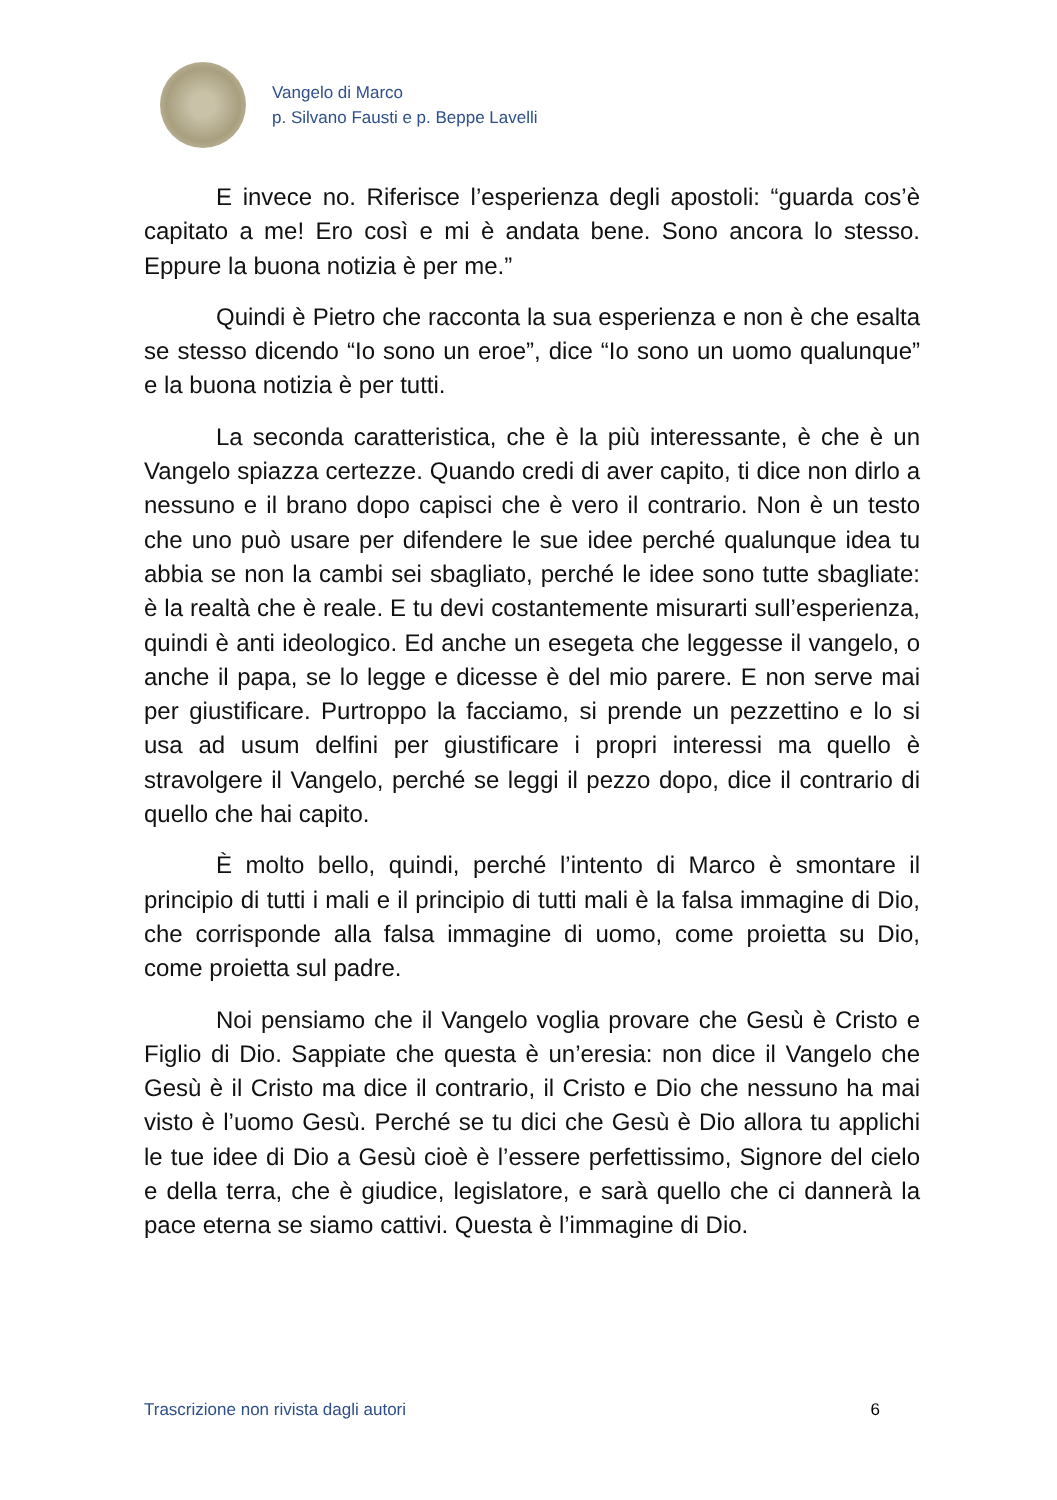Vangelo di Marco
p. Silvano Fausti e p. Beppe Lavelli
E invece no. Riferisce l’esperienza degli apostoli: “guarda cos’è capitato a me! Ero così e mi è andata bene. Sono ancora lo stesso. Eppure la buona notizia è per me.”
Quindi è Pietro che racconta la sua esperienza e non è che esalta se stesso dicendo “Io sono un eroe”, dice “Io sono un uomo qualunque” e la buona notizia è per tutti.
La seconda caratteristica, che è la più interessante, è che è un Vangelo spiazza certezze. Quando credi di aver capito, ti dice non dirlo a nessuno e il brano dopo capisci che è vero il contrario. Non è un testo che uno può usare per difendere le sue idee perché qualunque idea tu abbia se non la cambi sei sbagliato, perché le idee sono tutte sbagliate: è la realtà che è reale. E tu devi costantemente misurarti sull’esperienza, quindi è anti ideologico. Ed anche un esegeta che leggesse il vangelo, o anche il papa, se lo legge e dicesse è del mio parere. E non serve mai per giustificare. Purtroppo la facciamo, si prende un pezzettino e lo si usa ad usum delfini per giustificare i propri interessi ma quello è stravolgere il Vangelo, perché se leggi il pezzo dopo, dice il contrario di quello che hai capito.
È molto bello, quindi, perché l’intento di Marco è smontare il principio di tutti i mali e il principio di tutti mali è la falsa immagine di Dio, che corrisponde alla falsa immagine di uomo, come proietta su Dio, come proietta sul padre.
Noi pensiamo che il Vangelo voglia provare che Gesù è Cristo e Figlio di Dio. Sappiate che questa è un’eresia: non dice il Vangelo che Gesù è il Cristo ma dice il contrario, il Cristo e Dio che nessuno ha mai visto è l’uomo Gesù. Perché se tu dici che Gesù è Dio allora tu applichi le tue idee di Dio a Gesù cioè è l’essere perfettissimo, Signore del cielo e della terra, che è giudice, legislatore, e sarà quello che ci dannerà la pace eterna se siamo cattivi. Questa è l’immagine di Dio.
Trascrizione non rivista dagli autori 6